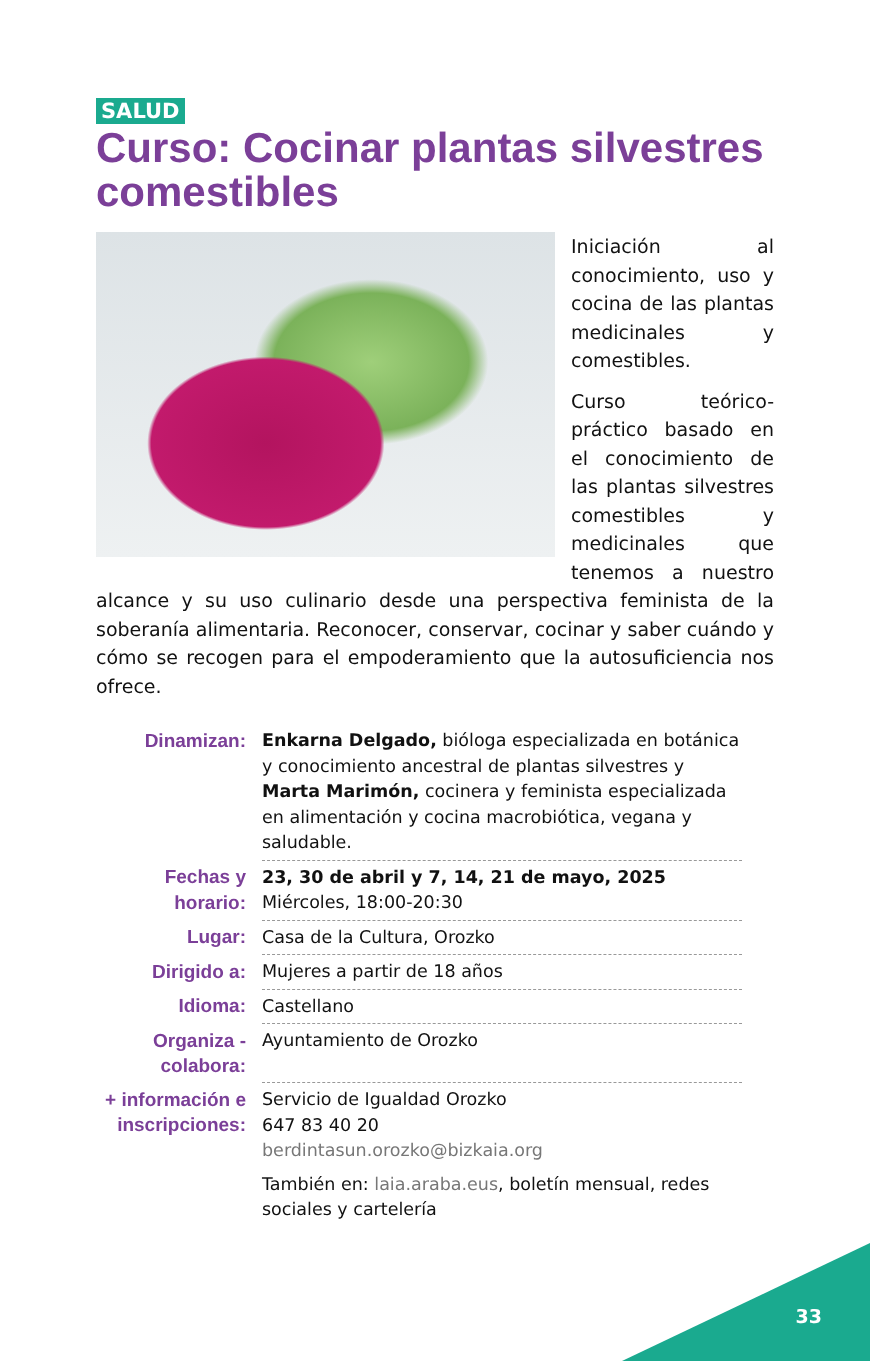SALUD
Curso: Cocinar plantas silvestres comestibles
Iniciación al conocimiento, uso y cocina de las plantas medicinales y comestibles.
Curso teórico-práctico basado en el conocimiento de las plantas silvestres comestibles y medicinales que tenemos a nuestro alcance y su uso culinario desde una perspectiva feminista de la soberanía alimentaria. Reconocer, conservar, cocinar y saber cuándo y cómo se recogen para el empoderamiento que la autosuficiencia nos ofrece.
| Dinamizan: | Enkarna Delgado, bióloga especializada en botánica y conocimiento ancestral de plantas silvestres y Marta Marimón, cocinera y feminista especializada en alimentación y cocina macrobiótica, vegana y saludable. |
| Fechas y horario: | 23, 30 de abril y 7, 14, 21 de mayo, 2025 Miércoles, 18:00-20:30 |
| Lugar: | Casa de la Cultura, Orozko |
| Dirigido a: | Mujeres a partir de 18 años |
| Idioma: | Castellano |
| Organiza - colabora: | Ayuntamiento de Orozko |
| + información e inscripciones: | Servicio de Igualdad Orozko 647 83 40 20 berdintasun.orozko@bizkaia.org También en: laia.araba.eus , boletín mensual, redes sociales y cartelería |
33